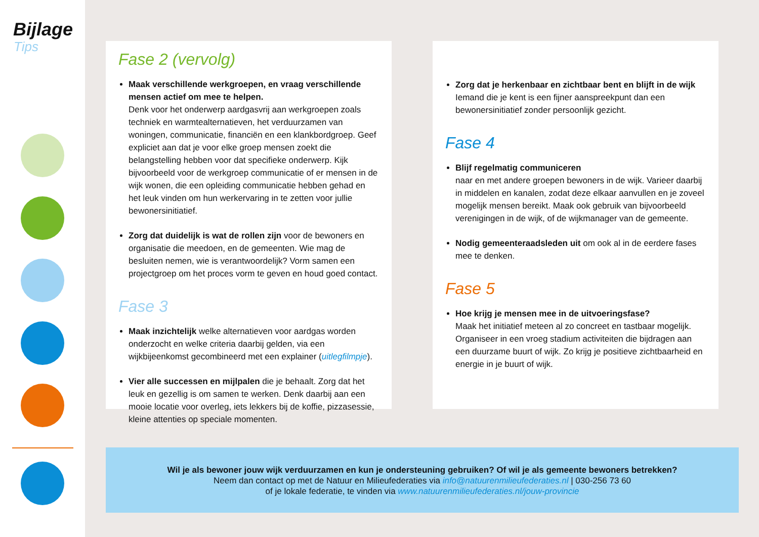Bijlage
Tips
Fase 2 (vervolg)
Maak verschillende werkgroepen, en vraag verschillende mensen actief om mee te helpen.
Denk voor het onderwerp aardgasvrij aan werkgroepen zoals techniek en warmtealternatieven, het verduurzamen van woningen, communicatie, financiën en een klankbordgroep. Geef expliciet aan dat je voor elke groep mensen zoekt die belangstelling hebben voor dat specifieke onderwerp. Kijk bijvoorbeeld voor de werkgroep communicatie of er mensen in de wijk wonen, die een opleiding communicatie hebben gehad en het leuk vinden om hun werkervaring in te zetten voor jullie bewonersinitiatief.
Zorg dat duidelijk is wat de rollen zijn voor de bewoners en organisatie die meedoen, en de gemeenten. Wie mag de besluiten nemen, wie is verantwoordelijk? Vorm samen een projectgroep om het proces vorm te geven en houd goed contact.
Fase 3
Maak inzichtelijk welke alternatieven voor aardgas worden onderzocht en welke criteria daarbij gelden, via een wijkbijeenkomst gecombineerd met een explainer (uitlegfilmpje).
Vier alle successen en mijlpalen die je behaalt. Zorg dat het leuk en gezellig is om samen te werken. Denk daarbij aan een mooie locatie voor overleg, iets lekkers bij de koffie, pizzasessie, kleine attenties op speciale momenten.
Zorg dat je herkenbaar en zichtbaar bent en blijft in de wijk
Iemand die je kent is een fijner aanspreekpunt dan een bewonersinitiatief zonder persoonlijk gezicht.
Fase 4
Blijf regelmatig communiceren
naar en met andere groepen bewoners in de wijk. Varieer daarbij in middelen en kanalen, zodat deze elkaar aanvullen en je zoveel mogelijk mensen bereikt. Maak ook gebruik van bijvoorbeeld verenigingen in de wijk, of de wijkmanager van de gemeente.
Nodig gemeenteraadsleden uit om ook al in de eerdere fases mee te denken.
Fase 5
Hoe krijg je mensen mee in de uitvoeringsfase?
Maak het initiatief meteen al zo concreet en tastbaar mogelijk. Organiseer in een vroeg stadium activiteiten die bijdragen aan een duurzame buurt of wijk. Zo krijg je positieve zichtbaarheid en energie in je buurt of wijk.
Wil je als bewoner jouw wijk verduurzamen en kun je ondersteuning gebruiken? Of wil je als gemeente bewoners betrekken?
Neem dan contact op met de Natuur en Milieufederaties via info@natuurenmilieufederaties.nl | 030-256 73 60
of je lokale federatie, te vinden via www.natuurenmilieufederaties.nl/jouw-provincie